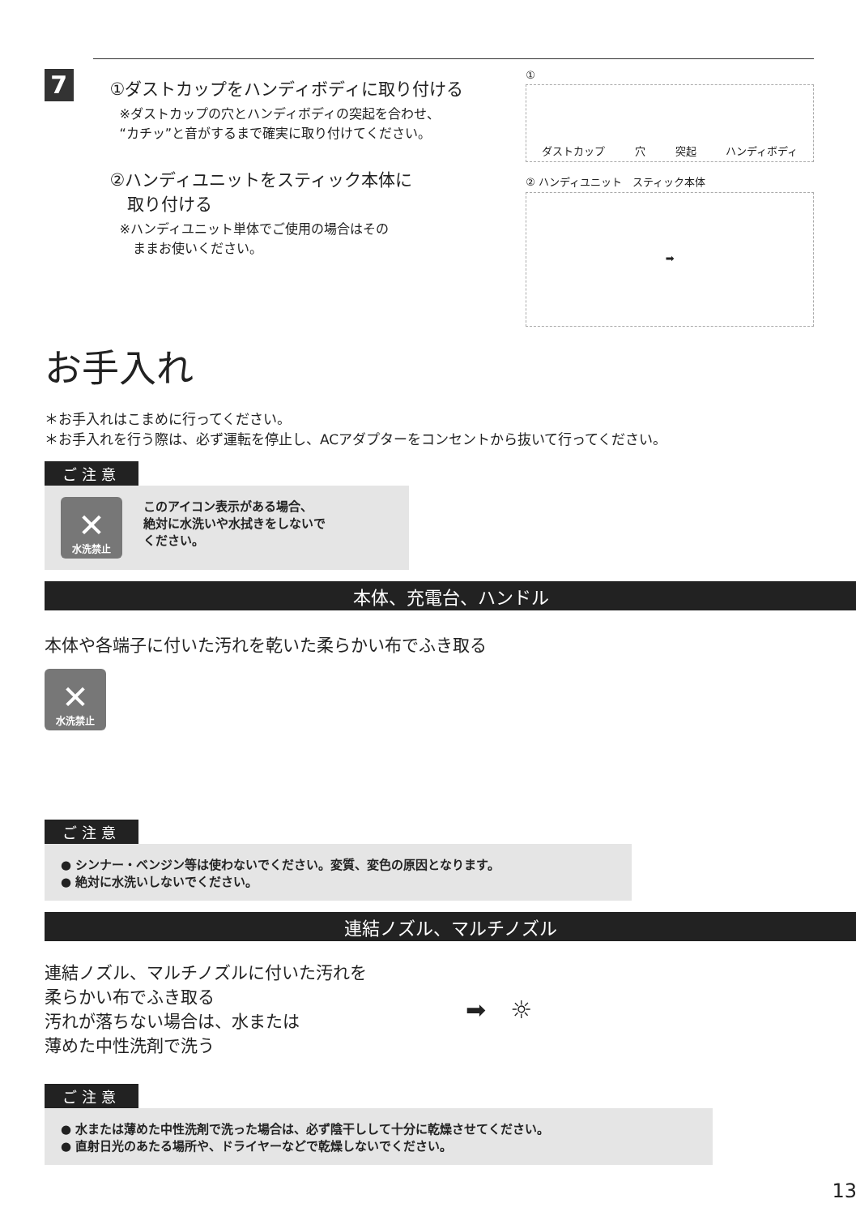7
①ダストカップをハンディボディに取り付ける
※ダストカップの穴とハンディボディの突起を合わせ、
“カチッ”と音がするまで確実に取り付けてください。
②ハンディユニットをスティック本体に
　取り付ける
※ハンディユニット単体でご使用の場合はその
　ままお使いください。
①
ダストカップ 穴 突起 ハンディボディ
② ハンディユニット　スティック本体
➡
お手入れ
＊お手入れはこまめに行ってください。
＊お手入れを行う際は、必ず運転を停止し、ACアダプターをコンセントから抜いて行ってください。
ご注意
✕
水洗禁止
このアイコン表示がある場合、
絶対に水洗いや水拭きをしないで
ください。
本体、充電台、ハンドル
本体や各端子に付いた汚れを乾いた柔らかい布でふき取る
✕
水洗禁止
ご注意
● シンナー・ベンジン等は使わないでください。変質、変色の原因となります。
● 絶対に水洗いしないでください。
連結ノズル、マルチノズル
連結ノズル、マルチノズルに付いた汚れを
柔らかい布でふき取る
汚れが落ちない場合は、水または
薄めた中性洗剤で洗う
➡　☼
ご注意
● 水または薄めた中性洗剤で洗った場合は、必ず陰干しして十分に乾燥させてください。
● 直射日光のあたる場所や、ドライヤーなどで乾燥しないでください。
13